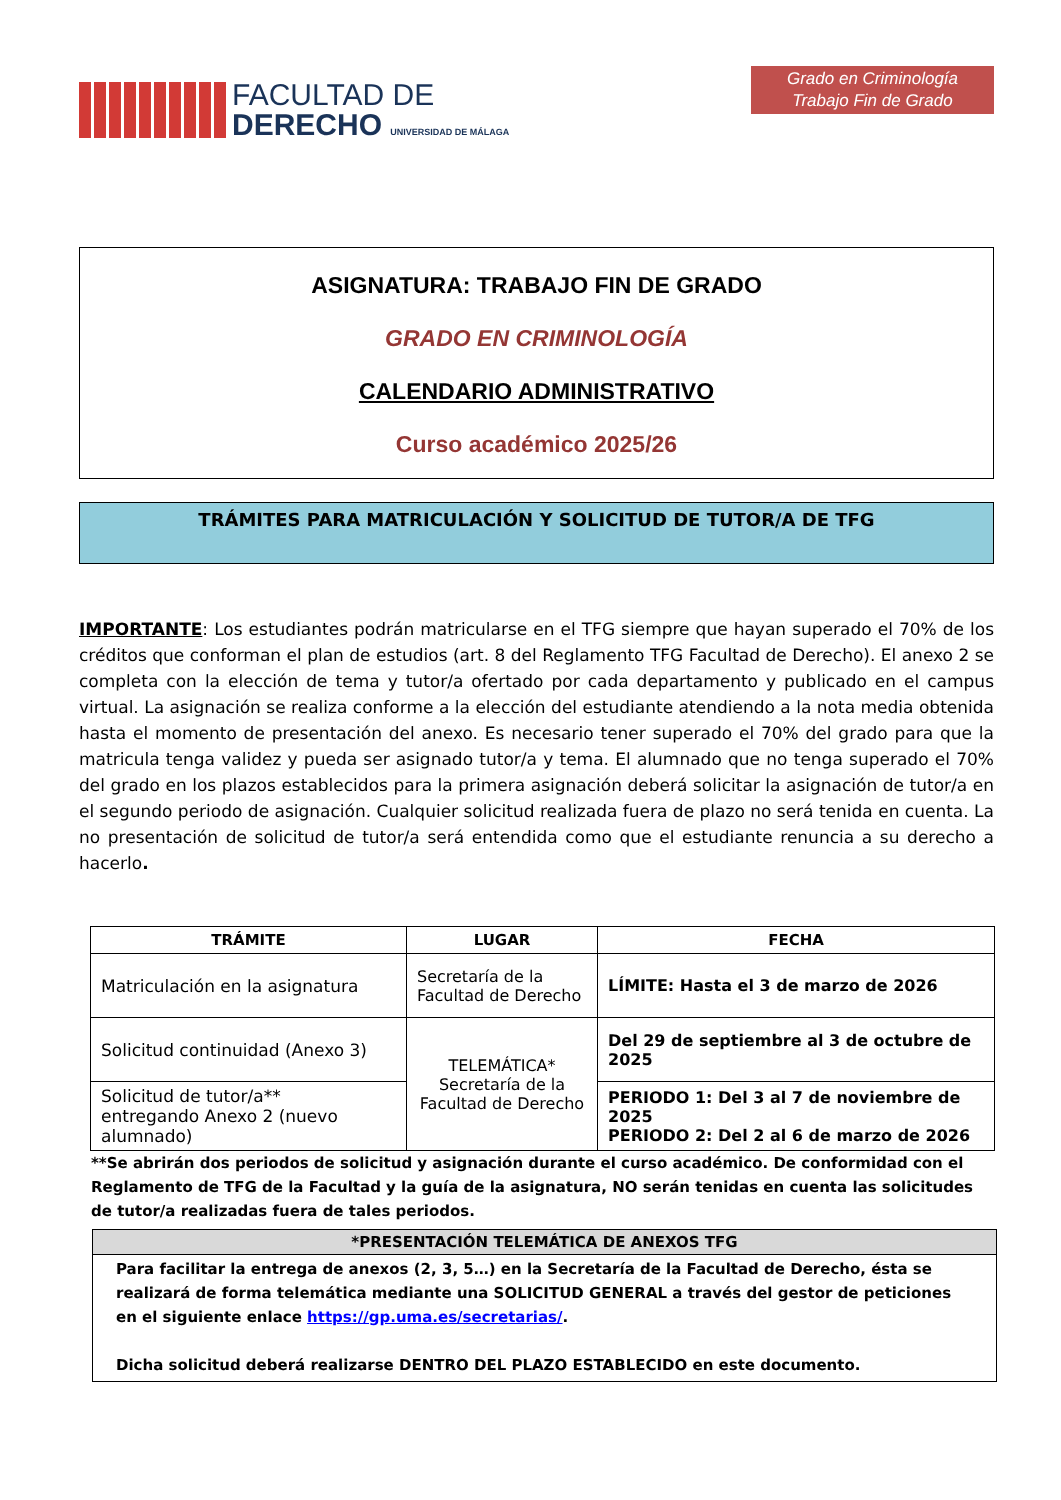FACULTAD DE
DERECHO UNIVERSIDAD DE MÁLAGA
Grado en Criminología
Trabajo Fin de Grado
ASIGNATURA: TRABAJO FIN DE GRADO
GRADO EN CRIMINOLOGÍA
CALENDARIO ADMINISTRATIVO
Curso académico 2025/26
TRÁMITES PARA MATRICULACIÓN Y SOLICITUD DE TUTOR/A DE TFG
IMPORTANTE: Los estudiantes podrán matricularse en el TFG siempre que hayan superado el 70% de los créditos que conforman el plan de estudios (art. 8 del Reglamento TFG Facultad de Derecho). El anexo 2 se completa con la elección de tema y tutor/a ofertado por cada departamento y publicado en el campus virtual. La asignación se realiza conforme a la elección del estudiante atendiendo a la nota media obtenida hasta el momento de presentación del anexo. Es necesario tener superado el 70% del grado para que la matricula tenga validez y pueda ser asignado tutor/a y tema. El alumnado que no tenga superado el 70% del grado en los plazos establecidos para la primera asignación deberá solicitar la asignación de tutor/a en el segundo periodo de asignación. Cualquier solicitud realizada fuera de plazo no será tenida en cuenta. La no presentación de solicitud de tutor/a será entendida como que el estudiante renuncia a su derecho a hacerlo.
| TRÁMITE | LUGAR | FECHA |
| --- | --- | --- |
| Matriculación en la asignatura | Secretaría de la Facultad de Derecho | LÍMITE: Hasta el 3 de marzo de 2026 |
| Solicitud continuidad (Anexo 3) | TELEMÁTICA* Secretaría de la Facultad de Derecho | Del 29 de septiembre al 3 de octubre de 2025 |
| Solicitud de tutor/a** entregando Anexo 2 (nuevo alumnado) | | PERIODO 1: Del 3 al 7 de noviembre de 2025 PERIODO 2: Del 2 al 6 de marzo de 2026 |
**Se abrirán dos periodos de solicitud y asignación durante el curso académico. De conformidad con el Reglamento de TFG de la Facultad y la guía de la asignatura, NO serán tenidas en cuenta las solicitudes de tutor/a realizadas fuera de tales periodos.
*PRESENTACIÓN TELEMÁTICA DE ANEXOS TFG
Para facilitar la entrega de anexos (2, 3, 5…) en la Secretaría de la Facultad de Derecho, ésta se realizará de forma telemática mediante una SOLICITUD GENERAL a través del gestor de peticiones en el siguiente enlace https://gp.uma.es/secretarias/.
Dicha solicitud deberá realizarse DENTRO DEL PLAZO ESTABLECIDO en este documento.